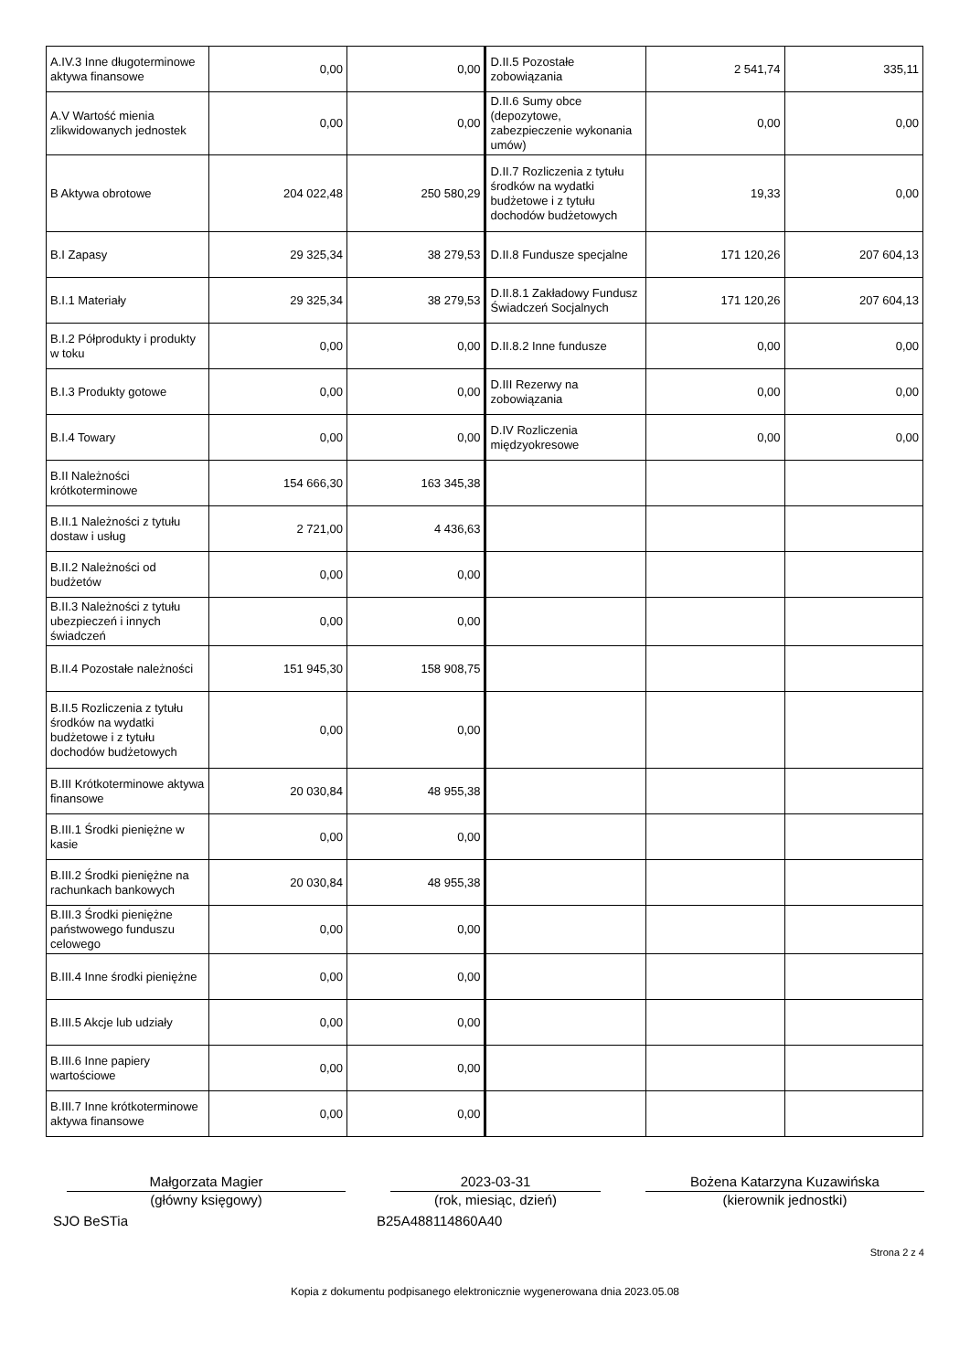| A.IV.3 Inne długoterminowe aktywa finansowe | 0,00 | 0,00 | D.II.5 Pozostałe zobowiązania | 2 541,74 | 335,11 |
| A.V Wartość mienia zlikwidowanych jednostek | 0,00 | 0,00 | D.II.6 Sumy obce (depozytowe, zabezpieczenie wykonania umów) | 0,00 | 0,00 |
| B Aktywa obrotowe | 204 022,48 | 250 580,29 | D.II.7 Rozliczenia z tytułu środków na wydatki budżetowe i z tytułu dochodów budżetowych | 19,33 | 0,00 |
| B.I Zapasy | 29 325,34 | 38 279,53 | D.II.8 Fundusze specjalne | 171 120,26 | 207 604,13 |
| B.I.1 Materiały | 29 325,34 | 38 279,53 | D.II.8.1 Zakładowy Fundusz Świadczeń Socjalnych | 171 120,26 | 207 604,13 |
| B.I.2 Półprodukty i produkty w toku | 0,00 | 0,00 | D.II.8.2 Inne fundusze | 0,00 | 0,00 |
| B.I.3 Produkty gotowe | 0,00 | 0,00 | D.III Rezerwy na zobowiązania | 0,00 | 0,00 |
| B.I.4 Towary | 0,00 | 0,00 | D.IV Rozliczenia międzyokresowe | 0,00 | 0,00 |
| B.II Należności krótkoterminowe | 154 666,30 | 163 345,38 | | | |
| B.II.1 Należności z tytułu dostaw i usług | 2 721,00 | 4 436,63 | | | |
| B.II.2 Należności od budżetów | 0,00 | 0,00 | | | |
| B.II.3 Należności z tytułu ubezpieczeń i innych świadczeń | 0,00 | 0,00 | | | |
| B.II.4 Pozostałe należności | 151 945,30 | 158 908,75 | | | |
| B.II.5 Rozliczenia z tytułu środków na wydatki budżetowe i z tytułu dochodów budżetowych | 0,00 | 0,00 | | | |
| B.III Krótkoterminowe aktywa finansowe | 20 030,84 | 48 955,38 | | | |
| B.III.1 Środki pieniężne w kasie | 0,00 | 0,00 | | | |
| B.III.2 Środki pieniężne na rachunkach bankowych | 20 030,84 | 48 955,38 | | | |
| B.III.3 Środki pieniężne państwowego funduszu celowego | 0,00 | 0,00 | | | |
| B.III.4 Inne środki pieniężne | 0,00 | 0,00 | | | |
| B.III.5 Akcje lub udziały | 0,00 | 0,00 | | | |
| B.III.6 Inne papiery wartościowe | 0,00 | 0,00 | | | |
| B.III.7 Inne krótkoterminowe aktywa finansowe | 0,00 | 0,00 | | | |
Małgorzata Magier
(główny księgowy)
2023-03-31
(rok, miesiąc, dzień)
Bożena Katarzyna Kuzawińska
(kierownik jednostki)
SJO BeSTia B25A488114860A40
Strona 2 z 4
Kopia z dokumentu podpisanego elektronicznie wygenerowana dnia 2023.05.08